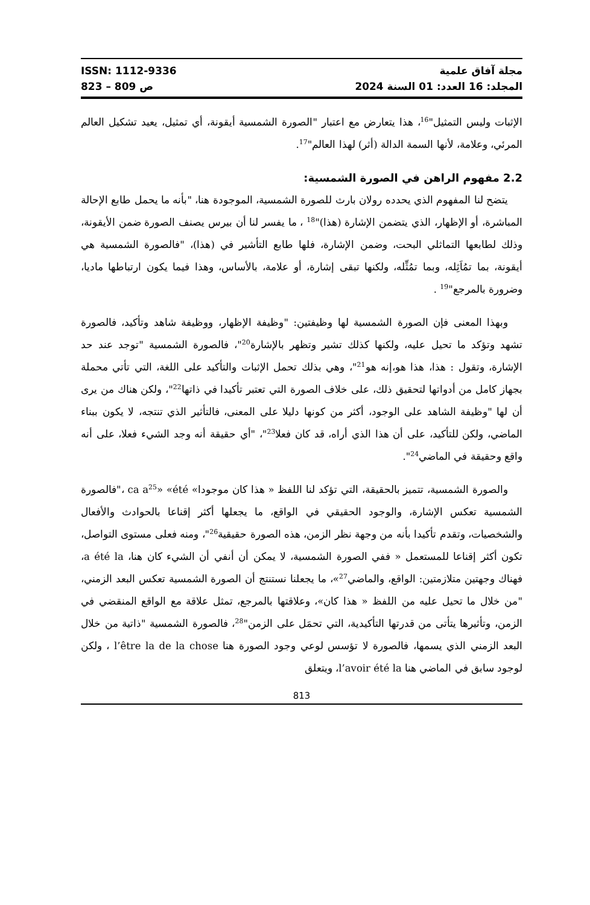ISSN: 1112-9336
823 – 809 ص
مجلة آفاق علمية
المجلد: 16 العدد: 01 السنة 2024
الإثبات وليس التمثيل"<sup>16</sup>، هذا يتعارض مع اعتبار "الصورة الشمسية أيقونة، أي تمثيل، يعيد تشكيل العالم المرئي، وعلامة، لأنها السمة الدالة (أثر) لهذا العالم"<sup>17</sup>.
2.2 مفهوم الراهن في الصورة الشمسية:
يتضح لنا المفهوم الذي يحدده رولان بارث للصورة الشمسية، الموجودة هنا، "بأنه ما يحمل طابع الإحالة المباشرة، أو الإظهار، الذي يتضمن الإشارة (هذا)"<sup>18</sup> ، ما يفسر لنا أن بيرس يصنف الصورة ضمن الأيقونة، وذلك لطابعها التماثلي البحت، وضمن الإشارة، فلها طابع التأشير في (هذا)، "فالصورة الشمسية هي أيقونة، بما تمُاَثِله، وبما تمُثِّله، ولكنها تبقى إشارة، أو علامة، بالأساس، وهذا فيما يكون ارتباطها ماديا، وضرورة بالمرجع"<sup>19</sup> .
وبهذا المعنى فإن الصورة الشمسية لها وظيفتين: "وظيفة الإظهار، ووظيفة شاهد وتأكيد، فالصورة تشهد وتؤكد ما تحيل عليه، ولكنها كذلك تشير وتظهر بالإشارة<sup>20</sup>"، فالصورة الشمسية "توجد عند حد الإشارة، وتقول : هذا، هذا هو،إنه هو<sup>21</sup>"، وهي بذلك تحمل الإثبات والتأكيد على اللغة، التي تأتي محملة بجهاز كامل من أدواتها لتحقيق ذلك، على خلاف الصورة التي تعتبر تأكيدا في ذاتها<sup>22</sup>"، ولكن هناك من يرى أن لها "وظيفة الشاهد على الوجود، أكثر من كونها دليلا على المعنى، فالتأثير الذي تنتجه، لا يكون ببناء الماضي، ولكن للتأكيد، على أن هذا الذي أراه، قد كان فعلا<sup>23</sup>"، "أي حقيقة أنه وجد الشيء فعلا، على أنه واقع وحقيقة في الماضي<sup>24</sup>".
والصورة الشمسية، تتميز بالحقيقة، التي تؤكد لنا اللفظ « هذا كان موجودا» ca a<sup>25</sup>» «été ،"فالصورة الشمسية تعكس الإشارة، والوجود الحقيقي في الواقع، ما يجعلها أكثر إقناعا بالحوادث والأفعال والشخصيات، وتقدم تأكيدا بأنه من وجهة نظر الزمن، هذه الصورة حقيقية<sup>26</sup>"، ومنه فعلى مستوى التواصل، تكون أكثر إقناعا للمستعمل « ففي الصورة الشمسية، لا يمكن أن أنفي أن الشيء كان هنا، a été la، فهناك وجهتين متلازمتين: الواقع، والماضي<sup>27</sup>»، ما يجعلنا نستنتج أن الصورة الشمسية تعكس البعد الزمني، "من خلال ما تحيل عليه من اللفظ « هذا كان»، وعلاقتها بالمرجع، تمثل علاقة مع الواقع المنقضي في الزمن، وتأثيرها يتأتى من قدرتها التأكيدية، التي تحمَل على الزمن"<sup>28</sup>، فالصورة الشمسية "ذاتية من خلال البعد الزمني الذي يسمها، فالصورة لا تؤسس لوعي وجود الصورة هنا l’être la de la chose ، ولكن لوجود سابق في الماضي هنا l’avoir été la، ويتعلق
813